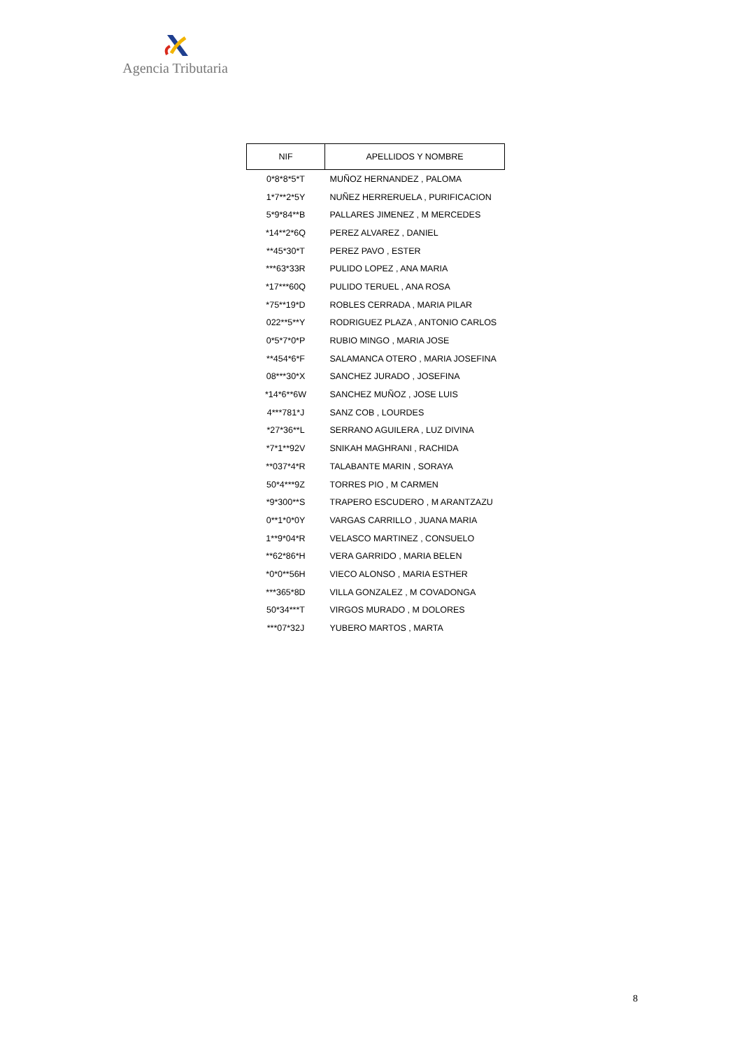Agencia Tributaria
| NIF | APELLIDOS Y NOMBRE |
| --- | --- |
| 0*8*8*5*T | MUÑOZ HERNANDEZ , PALOMA |
| 1*7**2*5Y | NUÑEZ HERRERUELA , PURIFICACION |
| 5*9*84**B | PALLARES JIMENEZ , M MERCEDES |
| *14**2*6Q | PEREZ ALVAREZ , DANIEL |
| **45*30*T | PEREZ PAVO , ESTER |
| ***63*33R | PULIDO LOPEZ , ANA MARIA |
| *17***60Q | PULIDO TERUEL , ANA ROSA |
| *75**19*D | ROBLES CERRADA , MARIA PILAR |
| 022**5**Y | RODRIGUEZ PLAZA , ANTONIO CARLOS |
| 0*5*7*0*P | RUBIO MINGO , MARIA JOSE |
| **454*6*F | SALAMANCA OTERO , MARIA JOSEFINA |
| 08***30*X | SANCHEZ JURADO , JOSEFINA |
| *14*6**6W | SANCHEZ MUÑOZ , JOSE LUIS |
| 4***781*J | SANZ COB , LOURDES |
| *27*36**L | SERRANO AGUILERA , LUZ DIVINA |
| *7*1**92V | SNIKAH MAGHRANI , RACHIDA |
| **037*4*R | TALABANTE MARIN , SORAYA |
| 50*4***9Z | TORRES PIO , M CARMEN |
| *9*300**S | TRAPERO ESCUDERO , M ARANTZAZU |
| 0**1*0*0Y | VARGAS CARRILLO , JUANA MARIA |
| 1**9*04*R | VELASCO MARTINEZ , CONSUELO |
| **62*86*H | VERA GARRIDO , MARIA BELEN |
| *0*0**56H | VIECO ALONSO , MARIA ESTHER |
| ***365*8D | VILLA GONZALEZ , M COVADONGA |
| 50*34***T | VIRGOS MURADO , M DOLORES |
| ***07*32J | YUBERO MARTOS , MARTA |
8